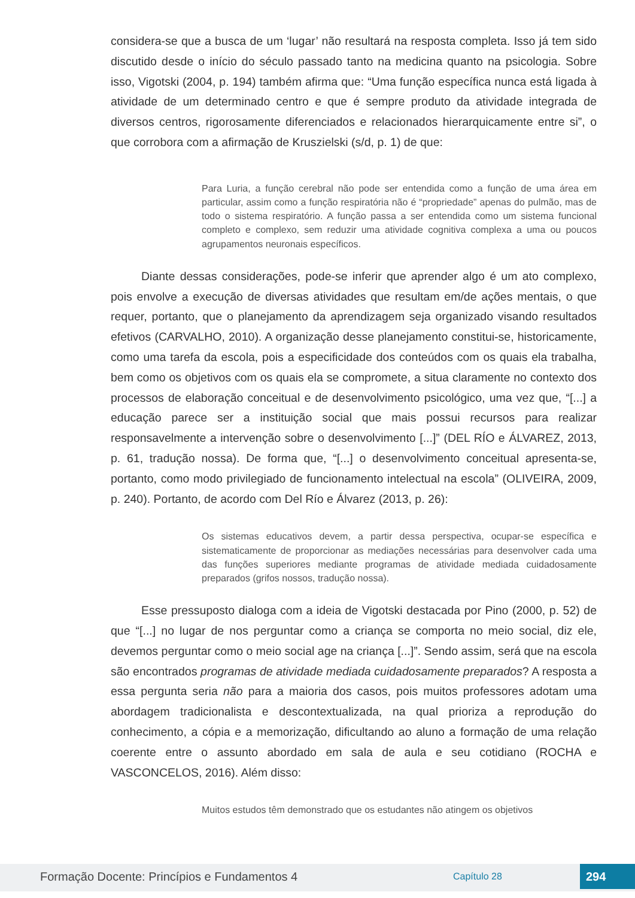considera-se que a busca de um ‘lugar’ não resultará na resposta completa. Isso já tem sido discutido desde o início do século passado tanto na medicina quanto na psicologia. Sobre isso, Vigotski (2004, p. 194) também afirma que: “Uma função específica nunca está ligada à atividade de um determinado centro e que é sempre produto da atividade integrada de diversos centros, rigorosamente diferenciados e relacionados hierarquicamente entre si”, o que corrobora com a afirmação de Kruszielski (s/d, p. 1) de que:
Para Luria, a função cerebral não pode ser entendida como a função de uma área em particular, assim como a função respiratória não é “propriedade” apenas do pulmão, mas de todo o sistema respiratório. A função passa a ser entendida como um sistema funcional completo e complexo, sem reduzir uma atividade cognitiva complexa a uma ou poucos agrupamentos neuronais específicos.
Diante dessas considerações, pode-se inferir que aprender algo é um ato complexo, pois envolve a execução de diversas atividades que resultam em/de ações mentais, o que requer, portanto, que o planejamento da aprendizagem seja organizado visando resultados efetivos (CARVALHO, 2010). A organização desse planejamento constitui-se, historicamente, como uma tarefa da escola, pois a especificidade dos conteúdos com os quais ela trabalha, bem como os objetivos com os quais ela se compromete, a situa claramente no contexto dos processos de elaboração conceitual e de desenvolvimento psicológico, uma vez que, “[...] a educação parece ser a instituição social que mais possui recursos para realizar responsavelmente a intervenção sobre o desenvolvimento [...]” (DEL RÍO e ÁLVAREZ, 2013, p. 61, tradução nossa). De forma que, “[...] o desenvolvimento conceitual apresenta-se, portanto, como modo privilegiado de funcionamento intelectual na escola” (OLIVEIRA, 2009, p. 240). Portanto, de acordo com Del Río e Álvarez (2013, p. 26):
Os sistemas educativos devem, a partir dessa perspectiva, ocupar-se específica e sistematicamente de proporcionar as mediações necessárias para desenvolver cada uma das funções superiores mediante programas de atividade mediada cuidadosamente preparados (grifos nossos, tradução nossa).
Esse pressuposto dialoga com a ideia de Vigotski destacada por Pino (2000, p. 52) de que “[...] no lugar de nos perguntar como a criança se comporta no meio social, diz ele, devemos perguntar como o meio social age na criança [...]”. Sendo assim, será que na escola são encontrados programas de atividade mediada cuidadosamente preparados? A resposta a essa pergunta seria não para a maioria dos casos, pois muitos professores adotam uma abordagem tradicionalista e descontextualizada, na qual prioriza a reprodução do conhecimento, a cópia e a memorização, dificultando ao aluno a formação de uma relação coerente entre o assunto abordado em sala de aula e seu cotidiano (ROCHA e VASCONCELOS, 2016). Além disso:
Muitos estudos têm demonstrado que os estudantes não atingem os objetivos
Formação Docente: Princípios e Fundamentos 4 Capítulo 28 294